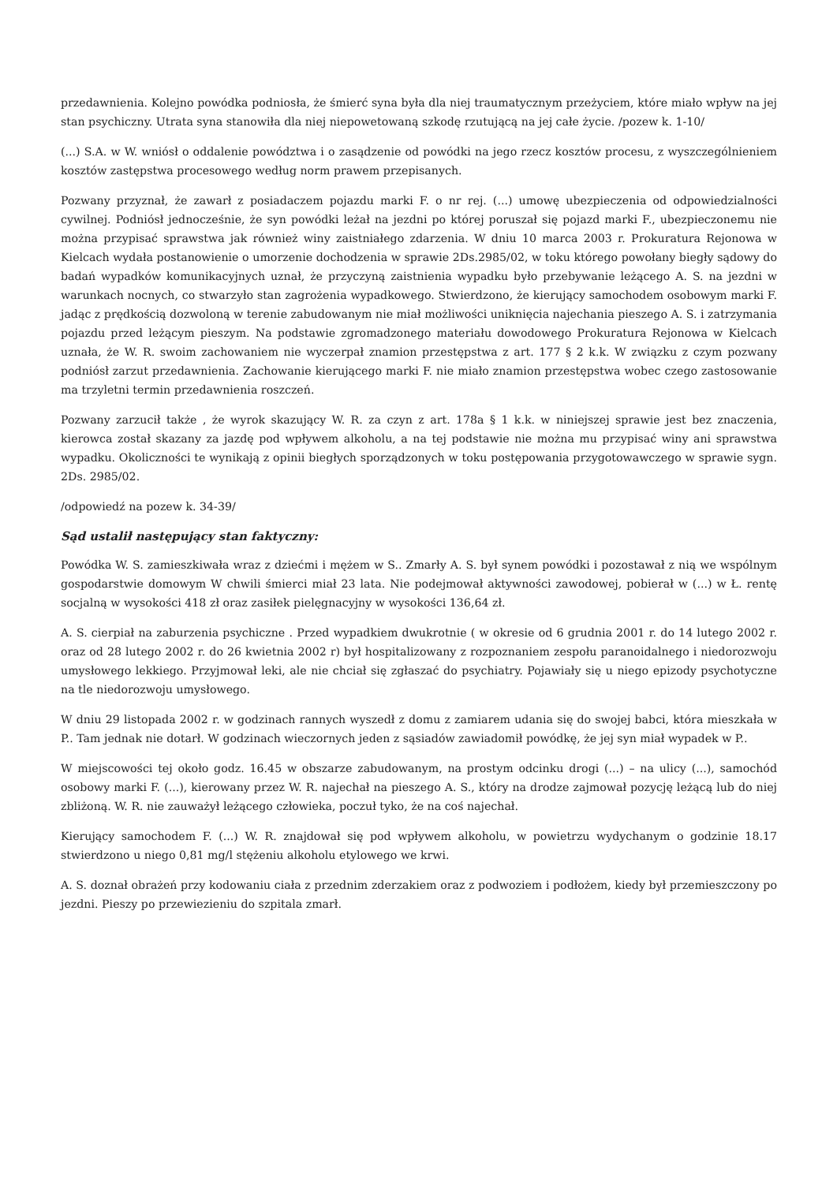przedawnienia. Kolejno powódka podniosła, że śmierć syna była dla niej traumatycznym przeżyciem, które miało wpływ na jej stan psychiczny. Utrata syna stanowiła dla niej niepowetowaną szkodę rzutującą na jej całe życie. /pozew k. 1-10/
(...) S.A. w W. wniósł o oddalenie powództwa i o zasądzenie od powódki na jego rzecz kosztów procesu, z wyszczególnieniem kosztów zastępstwa procesowego według norm prawem przepisanych.
Pozwany przyznał, że zawarł z posiadaczem pojazdu marki F. o nr rej. (...) umowę ubezpieczenia od odpowiedzialności cywilnej. Podniósł jednocześnie, że syn powódki leżał na jezdni po której poruszał się pojazd marki F., ubezpieczonemu nie można przypisać sprawstwa jak również winy zaistniałego zdarzenia. W dniu 10 marca 2003 r. Prokuratura Rejonowa w Kielcach wydała postanowienie o umorzenie dochodzenia w sprawie 2Ds.2985/02, w toku którego powołany biegły sądowy do badań wypadków komunikacyjnych uznał, że przyczyną zaistnienia wypadku było przebywanie leżącego A. S. na jezdni w warunkach nocnych, co stwarzyło stan zagrożenia wypadkowego. Stwierdzono, że kierujący samochodem osobowym marki F. jadąc z prędkością dozwoloną w terenie zabudowanym nie miał możliwości uniknięcia najechania pieszego A. S. i zatrzymania pojazdu przed leżącym pieszym. Na podstawie zgromadzonego materiału dowodowego Prokuratura Rejonowa w Kielcach uznała, że W. R. swoim zachowaniem nie wyczerpał znamion przestępstwa z art. 177 § 2 k.k. W związku z czym pozwany podniósł zarzut przedawnienia. Zachowanie kierującego marki F. nie miało znamion przestępstwa wobec czego zastosowanie ma trzyletni termin przedawnienia roszczeń.
Pozwany zarzucił także , że wyrok skazujący W. R. za czyn z art. 178a § 1 k.k. w niniejszej sprawie jest bez znaczenia, kierowca został skazany za jazdę pod wpływem alkoholu, a na tej podstawie nie można mu przypisać winy ani sprawstwa wypadku. Okoliczności te wynikają z opinii biegłych sporządzonych w toku postępowania przygotowawczego w sprawie sygn. 2Ds. 2985/02.
/odpowiedź na pozew k. 34-39/
Sąd ustalił następujący stan faktyczny:
Powódka W. S. zamieszkiwała wraz z dziećmi i mężem w S.. Zmarły A. S. był synem powódki i pozostawał z nią we wspólnym gospodarstwie domowym W chwili śmierci miał 23 lata. Nie podejmował aktywności zawodowej, pobierał w (...) w Ł. rentę socjalną w wysokości 418 zł oraz zasiłek pielęgnacyjny w wysokości 136,64 zł.
A. S. cierpiał na zaburzenia psychiczne . Przed wypadkiem dwukrotnie ( w okresie od 6 grudnia 2001 r. do 14 lutego 2002 r. oraz od 28 lutego 2002 r. do 26 kwietnia 2002 r) był hospitalizowany z rozpoznaniem zespołu paranoidalnego i niedorozwoju umysłowego lekkiego. Przyjmował leki, ale nie chciał się zgłaszać do psychiatry. Pojawiały się u niego epizody psychotyczne na tle niedorozwoju umysłowego.
W dniu 29 listopada 2002 r. w godzinach rannych wyszedł z domu z zamiarem udania się do swojej babci, która mieszkała w P.. Tam jednak nie dotarł. W godzinach wieczornych jeden z sąsiadów zawiadomił powódkę, że jej syn miał wypadek w P..
W miejscowości tej około godz. 16.45 w obszarze zabudowanym, na prostym odcinku drogi (...) – na ulicy (...), samochód osobowy marki F. (...), kierowany przez W. R. najechał na pieszego A. S., który na drodze zajmował pozycję leżącą lub do niej zbliżoną. W. R. nie zauważył leżącego człowieka, poczuł tyko, że na coś najechał.
Kierujący samochodem F. (...) W. R. znajdował się pod wpływem alkoholu, w powietrzu wydychanym o godzinie 18.17 stwierdzono u niego 0,81 mg/l stężeniu alkoholu etylowego we krwi.
A. S. doznał obrażeń przy kodowaniu ciała z przednim zderzakiem oraz z podwoziem i podłożem, kiedy był przemieszczony po jezdni. Pieszy po przewiezieniu do szpitala zmarł.